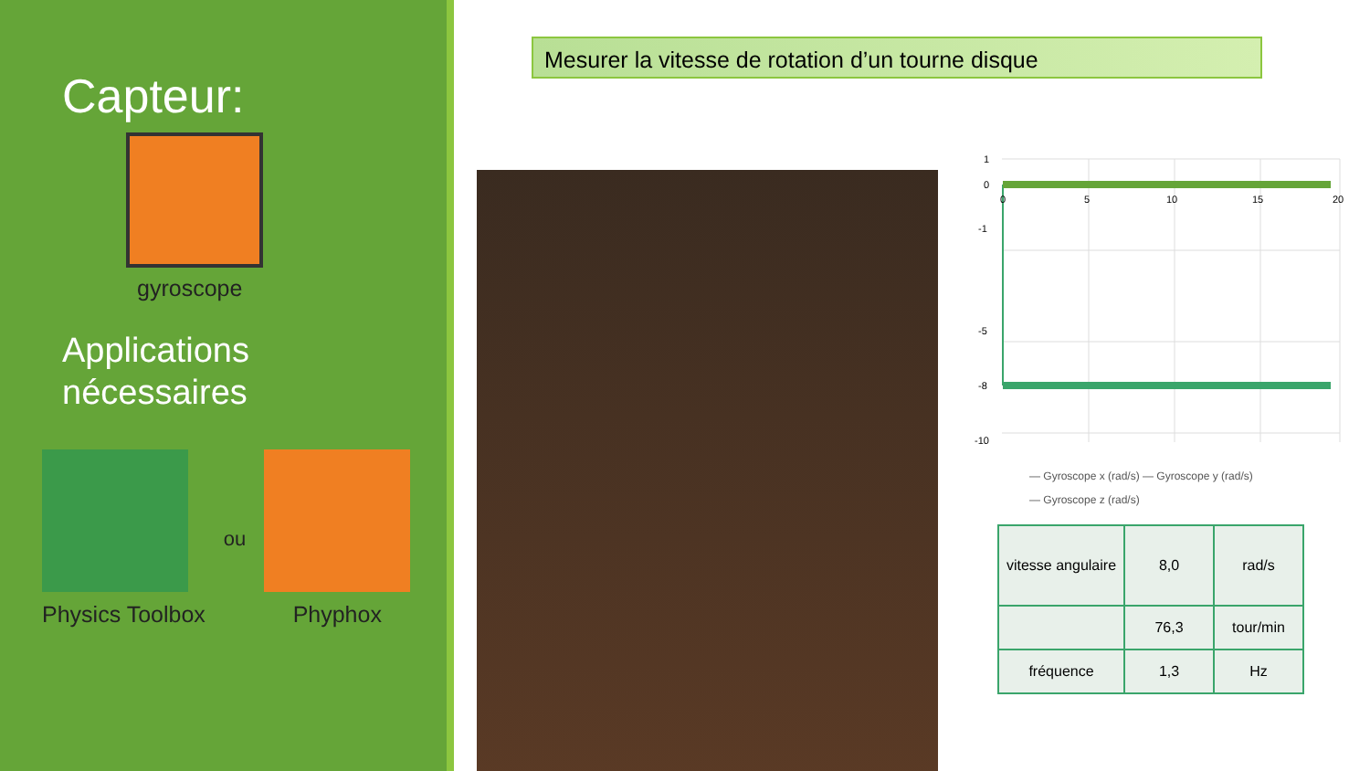Capteur:
gyroscope
Applications
nécessaires
Physics Toolbox ou Phyphox
Mesurer la vitesse de rotation d’un tourne disque
1
0
-1
-5
-8
-10
0
5
10
15
20
— Gyroscope x (rad/s) — Gyroscope y (rad/s)
— Gyroscope z (rad/s)
| vitesse angulaire | 8,0 | rad/s |
| | 76,3 | tour/min |
| fréquence | 1,3 | Hz |